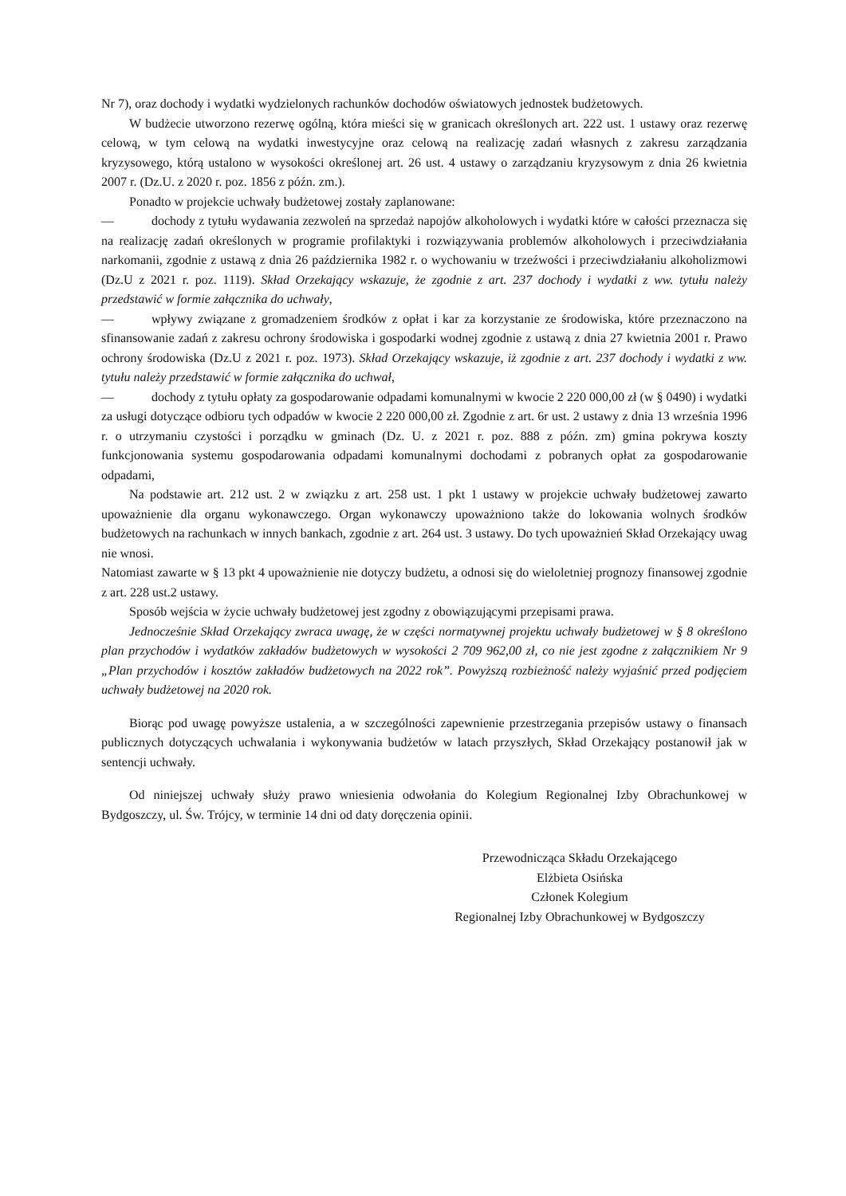Nr 7), oraz dochody i wydatki wydzielonych rachunków dochodów oświatowych jednostek budżetowych.
W budżecie utworzono rezerwę ogólną, która mieści się w granicach określonych art. 222 ust. 1 ustawy oraz rezerwę celową, w tym celową na wydatki inwestycyjne oraz celową na realizację zadań własnych z zakresu zarządzania kryzysowego, którą ustalono w wysokości określonej art. 26 ust. 4 ustawy o zarządzaniu kryzysowym z dnia 26 kwietnia 2007 r. (Dz.U. z 2020 r. poz. 1856 z późn. zm.).
Ponadto w projekcie uchwały budżetowej zostały zaplanowane:
— dochody z tytułu wydawania zezwoleń na sprzedaż napojów alkoholowych i wydatki które w całości przeznacza się na realizację zadań określonych w programie profilaktyki i rozwiązywania problemów alkoholowych i przeciwdziałania narkomanii, zgodnie z ustawą z dnia 26 października 1982 r. o wychowaniu w trzeźwości i przeciwdziałaniu alkoholizmowi (Dz.U z 2021 r. poz. 1119). Skład Orzekający wskazuje, że zgodnie z art. 237 dochody i wydatki z ww. tytułu należy przedstawić w formie załącznika do uchwały,
— wpływy związane z gromadzeniem środków z opłat i kar za korzystanie ze środowiska, które przeznaczono na sfinansowanie zadań z zakresu ochrony środowiska i gospodarki wodnej zgodnie z ustawą z dnia 27 kwietnia 2001 r. Prawo ochrony środowiska (Dz.U z 2021 r. poz. 1973). Skład Orzekający wskazuje, iż zgodnie z art. 237 dochody i wydatki z ww. tytułu należy przedstawić w formie załącznika do uchwał,
— dochody z tytułu opłaty za gospodarowanie odpadami komunalnymi w kwocie 2 220 000,00 zł (w § 0490) i wydatki za usługi dotyczące odbioru tych odpadów w kwocie 2 220 000,00 zł. Zgodnie z art. 6r ust. 2 ustawy z dnia 13 września 1996 r. o utrzymaniu czystości i porządku w gminach (Dz. U. z 2021 r. poz. 888 z późn. zm) gmina pokrywa koszty funkcjonowania systemu gospodarowania odpadami komunalnymi dochodami z pobranych opłat za gospodarowanie odpadami,
Na podstawie art. 212 ust. 2 w związku z art. 258 ust. 1 pkt 1 ustawy w projekcie uchwały budżetowej zawarto upoważnienie dla organu wykonawczego. Organ wykonawczy upoważniono także do lokowania wolnych środków budżetowych na rachunkach w innych bankach, zgodnie z art. 264 ust. 3 ustawy. Do tych upoważnień Skład Orzekający uwag nie wnosi.
Natomiast zawarte w § 13 pkt 4 upoważnienie nie dotyczy budżetu, a odnosi się do wieloletniej prognozy finansowej zgodnie z art. 228 ust.2 ustawy.
Sposób wejścia w życie uchwały budżetowej jest zgodny z obowiązującymi przepisami prawa.
Jednocześnie Skład Orzekający zwraca uwagę, że w części normatywnej projektu uchwały budżetowej w § 8 określono plan przychodów i wydatków zakładów budżetowych w wysokości 2 709 962,00 zł, co nie jest zgodne z załącznikiem Nr 9 „Plan przychodów i kosztów zakładów budżetowych na 2022 rok”. Powyższą rozbieżność należy wyjaśnić przed podjęciem uchwały budżetowej na 2020 rok.
Biorąc pod uwagę powyższe ustalenia, a w szczególności zapewnienie przestrzegania przepisów ustawy o finansach publicznych dotyczących uchwalania i wykonywania budżetów w latach przyszłych, Skład Orzekający postanowił jak w sentencji uchwały.
Od niniejszej uchwały służy prawo wniesienia odwołania do Kolegium Regionalnej Izby Obrachunkowej w Bydgoszczy, ul. Św. Trójcy, w terminie 14 dni od daty doręczenia opinii.
Przewodnicząca Składu Orzekającego
Elżbieta Osińska
Członek Kolegium
Regionalnej Izby Obrachunkowej w Bydgoszczy